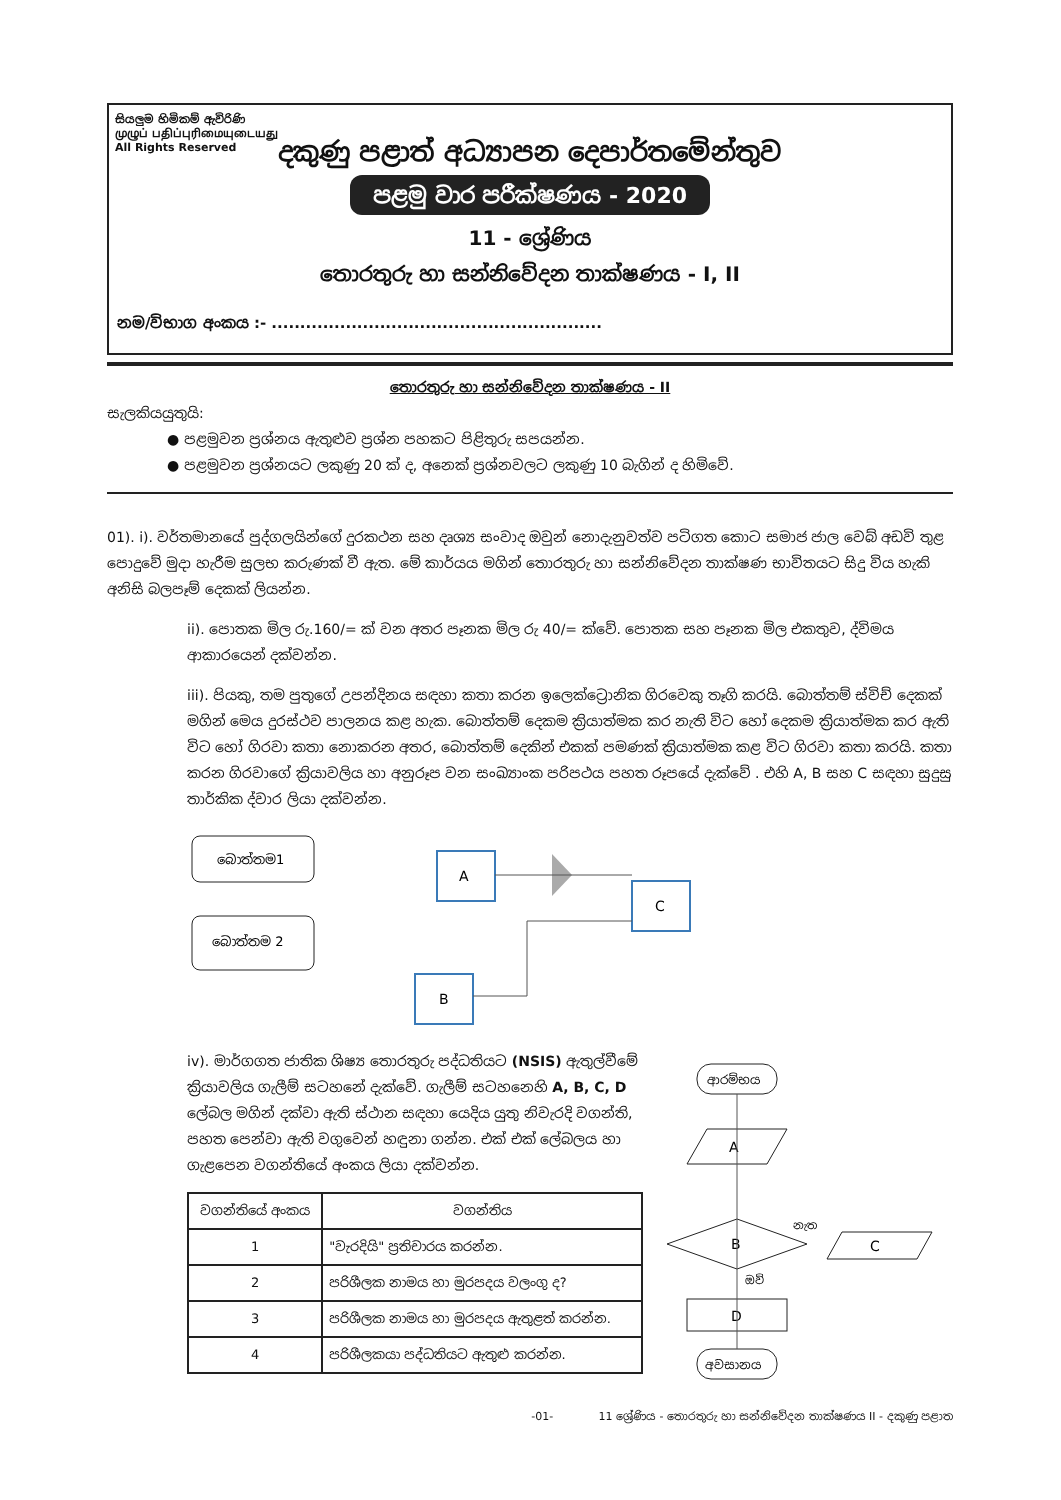සියලුම හිමිකම් ඇවිරිණි
முழுப் பதிப்புரிமையுடையது
All Rights Reserved
දකුණු පළාත් අධ්‍යාපන දෙපාර්තමේන්තුව
පළමු වාර පරීක්ෂණය - 2020
11 - ශ්‍රේණිය
තොරතුරු හා සන්නිවේදන තාක්ෂණය - I, II
නම/විභාග අංකය :- ..........................................................
තොරතුරු හා සන්නිවේදන තාක්ෂණය - II
සැලකියයුතුයි:
● පළමුවන ප්‍රශ්නය ඇතුළුව ප්‍රශ්න පහකට පිළිතුරු සපයන්න.
● පළමුවන ප්‍රශ්නයට ලකුණු 20 ක් ද, අනෙක් ප්‍රශ්නවලට ලකුණු 10 බැගින් ද හිමිවේ.
01). i). වර්තමානයේ පුද්ගලයින්ගේ දුරකථන සහ දෘශ්‍ය සංවාද ඔවුන් නොදැනුවත්ව පටිගත කොට සමාජ ජාල වෙබ් අඩවි තුළ පොදුවේ මුදා හැරීම සුලභ කරුණක් වී ඇත. මේ කාර්යය මගින් තොරතුරු හා සන්නිවේදන තාක්ෂණ භාවිතයට සිදු විය හැකි අනිසි බලපෑම් දෙකක් ලියන්න.
ii). පොතක මිල රු.160/= ක් වන අතර පෑනක මිල රු 40/= ක්වේ. පොතක සහ පෑනක මිල එකතුව, ද්විමය ආකාරයෙන් දක්වන්න.
iii). පියකු, තම පුතුගේ උපන්දිනය සඳහා කතා කරන ඉලෙක්ට්‍රොනික ගිරවෙකු තෑගි කරයි. බොත්තම් ස්විච් දෙකක් මගින් මෙය දුරස්ථව පාලනය කළ හැක. බොත්තම් දෙකම ක්‍රියාත්මක කර නැති විට හෝ දෙකම ක්‍රියාත්මක කර ඇති විට හෝ ගිරවා කතා නොකරන අතර, බොත්තම් දෙකින් එකක් පමණක් ක්‍රියාත්මක කළ විට ගිරවා කතා කරයි. කතා කරන ගිරවාගේ ක්‍රියාවලිය හා අනුරූප වන සංඛ්‍යාංක පරිපථය පහත රූපයේ දැක්වේ . එහි A, B සහ C සඳහා සුදුසු තාර්කික ද්වාර ලියා දක්වන්න.
බොත්තම1
බොත්තම 2
A
B
C
iv). මාර්ගගත ජාතික ශිෂ්‍ය තොරතුරු පද්ධතියට (NSIS) ඇතුල්වීමේ ක්‍රියාවලිය ගැලීම් සටහනේ දැක්වේ. ගැලීම් සටහනෙහි A, B, C, D ලේබල මගින් දක්වා ඇති ස්ථාන සඳහා යෙදිය යුතු නිවැරදි වගන්ති, පහත පෙන්වා ඇති වගුවෙන් හඳුනා ගන්න. එක් එක් ලේබලය හා ගැළපෙන වගන්තියේ අංකය ලියා දක්වන්න.
| වගන්තියේ අංකය | වගන්තිය |
| --- | --- |
| 1 | "වැරදියි" ප්‍රතිචාරය කරන්න. |
| 2 | පරිශීලක නාමය හා මුරපදය වලංගු ද? |
| 3 | පරිශීලක නාමය හා මුරපදය ඇතුළත් කරන්න. |
| 4 | පරිශීලකයා පද්ධතියට ඇතුළු කරන්න. |
ආරම්භය
A
B
නැත
C
ඔව්
D
අවසානය
-01- 11 ශ්‍රේණිය - තොරතුරු හා සන්නිවේදන තාක්ෂණය II - දකුණු පළාත